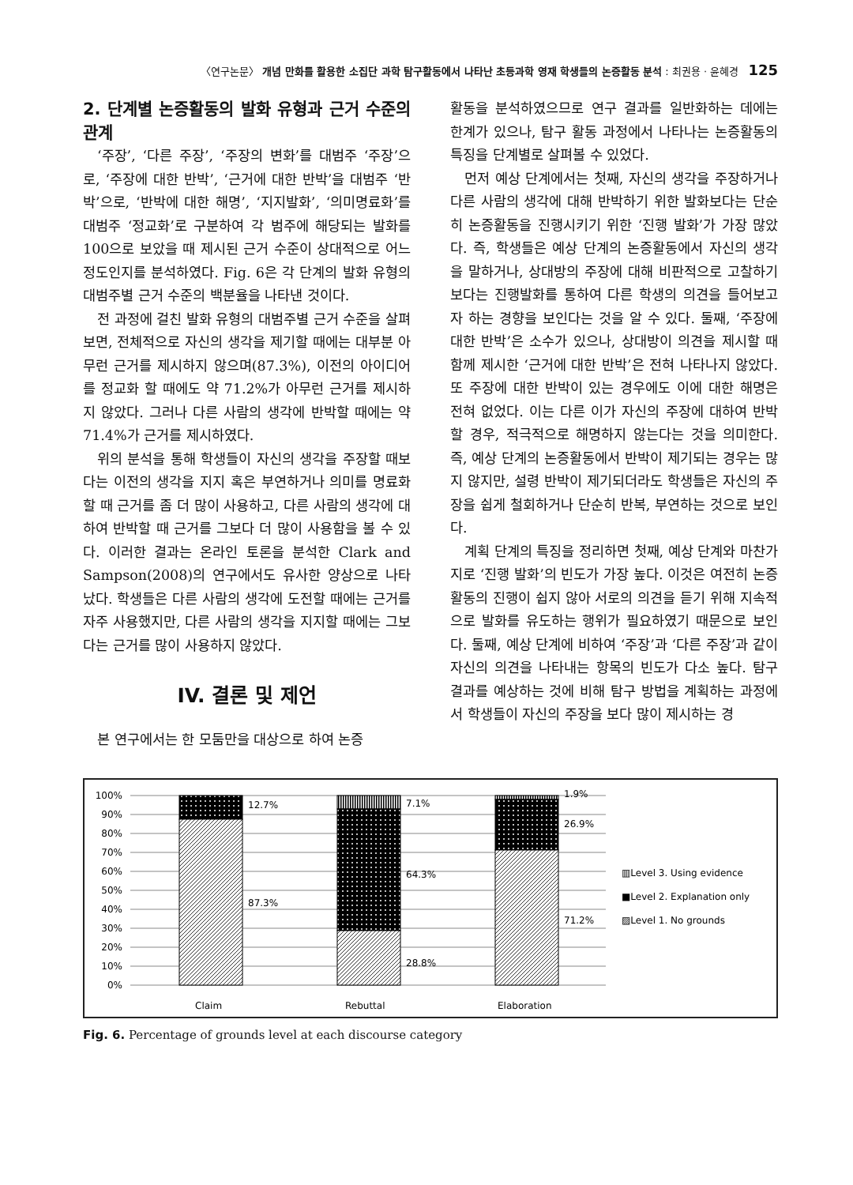〈연구논문〉 개념 만화를 활용한 소집단 과학 탐구활동에서 나타난 초등과학 영재 학생들의 논증활동 분석 : 최권용 · 윤혜경 125
2. 단계별 논증활동의 발화 유형과 근거 수준의 관계
‘주장’, ‘다른 주장’, ‘주장의 변화’를 대범주 ‘주장’으로, ‘주장에 대한 반박’, ‘근거에 대한 반박’을 대범주 ‘반박’으로, ‘반박에 대한 해명’, ‘지지발화’, ‘의미명료화’를 대범주 ‘정교화’로 구분하여 각 범주에 해당되는 발화를 100으로 보았을 때 제시된 근거 수준이 상대적으로 어느 정도인지를 분석하였다. Fig. 6은 각 단계의 발화 유형의 대범주별 근거 수준의 백분율을 나타낸 것이다.
전 과정에 걸친 발화 유형의 대범주별 근거 수준을 살펴보면, 전체적으로 자신의 생각을 제기할 때에는 대부분 아무런 근거를 제시하지 않으며(87.3%), 이전의 아이디어를 정교화 할 때에도 약 71.2%가 아무런 근거를 제시하지 않았다. 그러나 다른 사람의 생각에 반박할 때에는 약 71.4%가 근거를 제시하였다.
위의 분석을 통해 학생들이 자신의 생각을 주장할 때보다는 이전의 생각을 지지 혹은 부연하거나 의미를 명료화할 때 근거를 좀 더 많이 사용하고, 다른 사람의 생각에 대하여 반박할 때 근거를 그보다 더 많이 사용함을 볼 수 있다. 이러한 결과는 온라인 토론을 분석한 Clark and Sampson(2008)의 연구에서도 유사한 양상으로 나타났다. 학생들은 다른 사람의 생각에 도전할 때에는 근거를 자주 사용했지만, 다른 사람의 생각을 지지할 때에는 그보다는 근거를 많이 사용하지 않았다.
IV. 결론 및 제언
본 연구에서는 한 모둠만을 대상으로 하여 논증
활동을 분석하였으므로 연구 결과를 일반화하는 데에는 한계가 있으나, 탐구 활동 과정에서 나타나는 논증활동의 특징을 단계별로 살펴볼 수 있었다.
먼저 예상 단계에서는 첫째, 자신의 생각을 주장하거나 다른 사람의 생각에 대해 반박하기 위한 발화보다는 단순히 논증활동을 진행시키기 위한 ‘진행 발화’가 가장 많았다. 즉, 학생들은 예상 단계의 논증활동에서 자신의 생각을 말하거나, 상대방의 주장에 대해 비판적으로 고찰하기 보다는 진행발화를 통하여 다른 학생의 의견을 들어보고자 하는 경향을 보인다는 것을 알 수 있다. 둘째, ‘주장에 대한 반박’은 소수가 있으나, 상대방이 의견을 제시할 때 함께 제시한 ‘근거에 대한 반박’은 전혀 나타나지 않았다. 또 주장에 대한 반박이 있는 경우에도 이에 대한 해명은 전혀 없었다. 이는 다른 이가 자신의 주장에 대하여 반박할 경우, 적극적으로 해명하지 않는다는 것을 의미한다. 즉, 예상 단계의 논증활동에서 반박이 제기되는 경우는 많지 않지만, 설령 반박이 제기되더라도 학생들은 자신의 주장을 쉽게 철회하거나 단순히 반복, 부연하는 것으로 보인다.
계획 단계의 특징을 정리하면 첫째, 예상 단계와 마찬가지로 ‘진행 발화’의 빈도가 가장 높다. 이것은 여전히 논증활동의 진행이 쉽지 않아 서로의 의견을 듣기 위해 지속적으로 발화를 유도하는 행위가 필요하였기 때문으로 보인다. 둘째, 예상 단계에 비하여 ‘주장’과 ‘다른 주장’과 같이 자신의 의견을 나타내는 항목의 빈도가 다소 높다. 탐구 결과를 예상하는 것에 비해 탐구 방법을 계획하는 과정에서 학생들이 자신의 주장을 보다 많이 제시하는 경
100%
90%
80%
70%
60%
50%
40%
30%
20%
10%
0%
12.7%
87.3%
7.1%
64.3%
28.8%
1.9%
26.9%
71.2%
▥Level 3. Using evidence
■Level 2. Explanation only
▨Level 1. No grounds
Claim
Rebuttal
Elaboration
Fig. 6. Percentage of grounds level at each discourse category